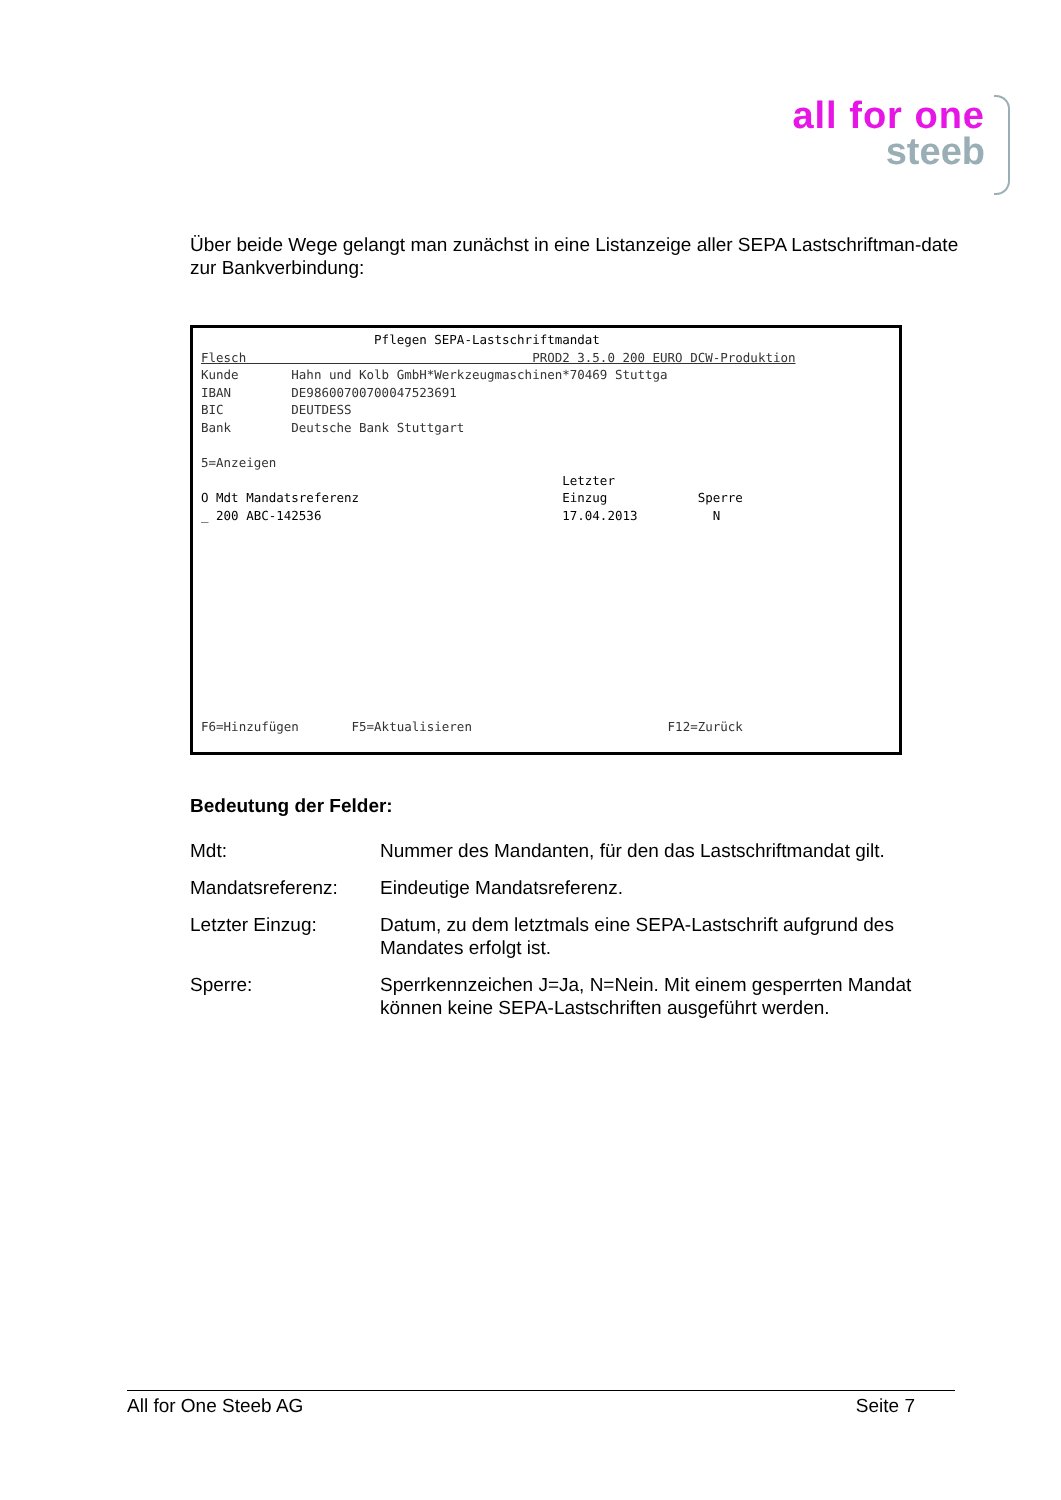all for one
steeb
Über beide Wege gelangt man zunächst in eine Listanzeige aller SEPA Lastschriftman-date zur Bankverbindung:
                       Pflegen SEPA-Lastschriftmandat
Flesch                                      PROD2 3.5.0 200 EURO DCW-Produktion
Kunde       Hahn und Kolb GmbH*Werkzeugmaschinen*70469 Stuttga
IBAN        DE98600700700047523691
BIC         DEUTDESS
Bank        Deutsche Bank Stuttgart

5=Anzeigen
                                                Letzter
O Mdt Mandatsreferenz                           Einzug            Sperre
_ 200 ABC-142536                                17.04.2013          N











F6=Hinzufügen       F5=Aktualisieren                          F12=Zurück
Bedeutung der Felder:
Mdt: Nummer des Mandanten, für den das Lastschriftmandat gilt.
Mandatsreferenz: Eindeutige Mandatsreferenz.
Letzter Einzug: Datum, zu dem letztmals eine SEPA-Lastschrift aufgrund des Mandates erfolgt ist.
Sperre: Sperrkennzeichen J=Ja, N=Nein. Mit einem gesperrten Mandat können keine SEPA-Lastschriften ausgeführt werden.
All for One Steeb AG Seite 7